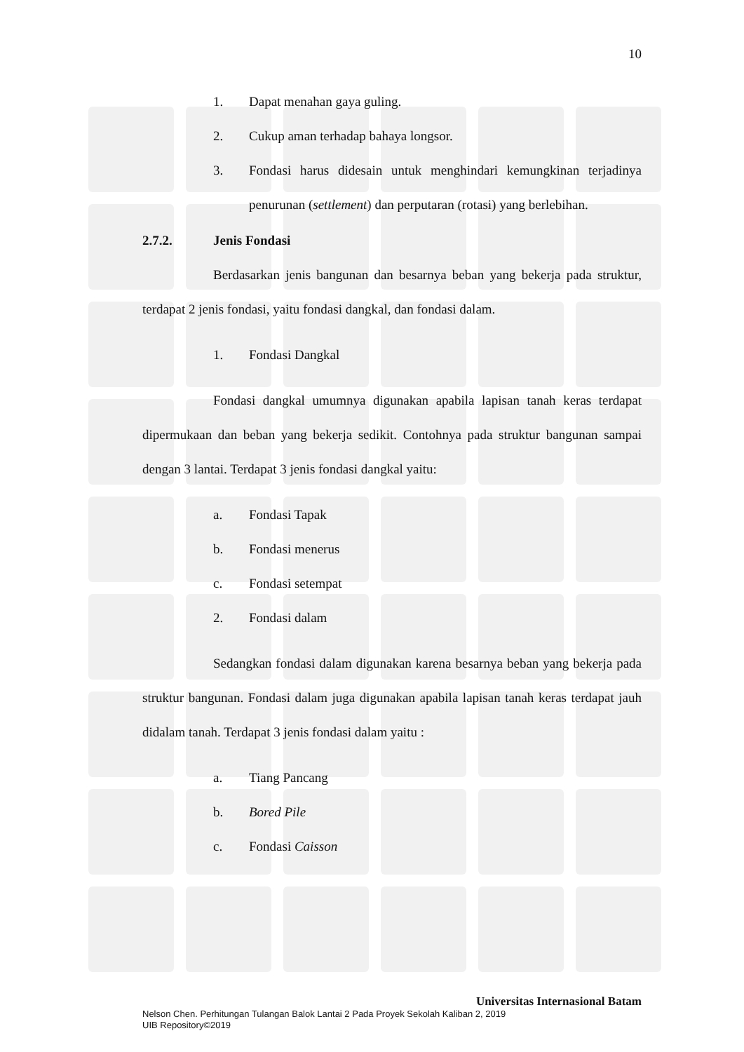10
1. Dapat menahan gaya guling.
2. Cukup aman terhadap bahaya longsor.
3.
Fondasi harus didesain untuk menghindari kemungkinan terjadinya penurunan (settlement) dan perputaran (rotasi) yang berlebihan.
2.7.2. Jenis Fondasi
Berdasarkan jenis bangunan dan besarnya beban yang bekerja pada struktur, terdapat 2 jenis fondasi, yaitu fondasi dangkal, dan fondasi dalam.
1. Fondasi Dangkal
Fondasi dangkal umumnya digunakan apabila lapisan tanah keras terdapat dipermukaan dan beban yang bekerja sedikit. Contohnya pada struktur bangunan sampai dengan 3 lantai. Terdapat 3 jenis fondasi dangkal yaitu:
a. Fondasi Tapak
b. Fondasi menerus
c. Fondasi setempat
2. Fondasi dalam
Sedangkan fondasi dalam digunakan karena besarnya beban yang bekerja pada struktur bangunan. Fondasi dalam juga digunakan apabila lapisan tanah keras terdapat jauh didalam tanah. Terdapat 3 jenis fondasi dalam yaitu :
a. Tiang Pancang
b. Bored Pile
c. Fondasi Caisson
Universitas Internasional Batam
Nelson Chen. Perhitungan Tulangan Balok Lantai 2 Pada Proyek Sekolah Kaliban 2, 2019
UIB Repository©2019